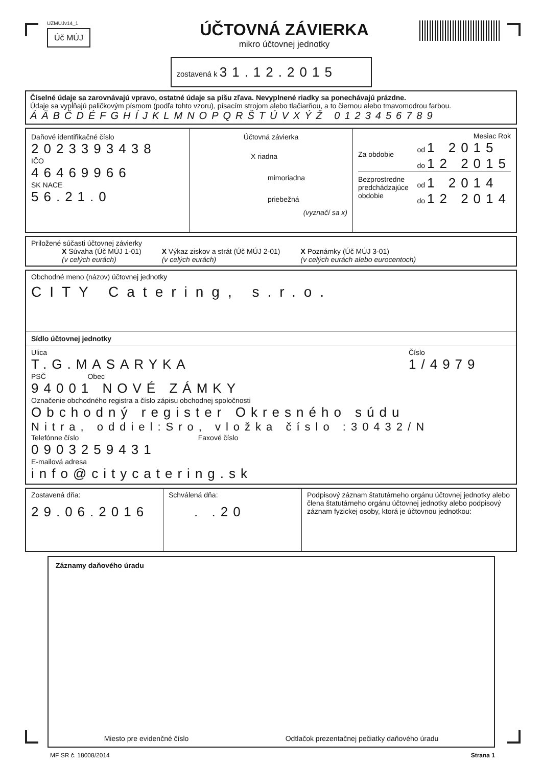UZMUJv14_1
Úč MÚJ
ÚČTOVNÁ ZÁVIERKA
mikro účtovnej jednotky
zostavená k 31.12.2015
Číselné údaje sa zarovnávajú vpravo, ostatné údaje sa píšu zľava. Nevyplnené riadky sa ponechávajú prázdne.
Údaje sa vypĺňajú paličkovým písmom (podľa tohto vzoru), písacím strojom alebo tlačiarňou, a to čiernou alebo tmavomodrou farbou.
ÁÄBČDÉFGHÍJKLMNOPQRŠTÚVXÝŽ 0123456789
Daňové identifikačné číslo
2023393438
IČO
46469966
SK NACE
56.21.0
Účtovná závierka
X riadna
mimoriadna
priebežná
(vyznačí sa x)
Mesiac Rok
Za obdobie od 1 2015
do 12 2015
Bezprostredne
predchádzajúce
obdobie od 1 2014
do 12 2014
Priložené súčasti účtovnej závierky
X Súvaha (Úč MÚJ 1-01)
(v celých eurách)
X Výkaz ziskov a strát (Úč MÚJ 2-01)
(v celých eurách)
X Poznámky (Úč MÚJ 3-01)
(v celých eurách alebo eurocentoch)
Obchodné meno (názov) účtovnej jednotky
CITY Catering, s.r.o.
Sídlo účtovnej jednotky
Ulica
T.G.MASARYKA
Číslo
1/4979
PSČ Obec
94001 NOVÉ ZÁMKY
Označenie obchodného registra a číslo zápisu obchodnej spoločnosti
Obchodný register Okresného súdu
Nitra, oddiel:Sro, vložka číslo :30432/N
Telefónne číslo Faxové číslo
0903259431
E-mailová adresa
info@citycatering.sk
Zostavená dňa:
29.06.2016
Schválená dňa:
. .20
Podpisový záznam štatutárneho orgánu účtovnej jednotky alebo člena štatutárneho orgánu účtovnej jednotky alebo podpisový záznam fyzickej osoby, ktorá je účtovnou jednotkou:
Záznamy daňového úradu
Miesto pre evidenčné číslo Odtlačok prezentačnej pečiatky daňového úradu
MF SR č. 18008/2014 Strana 1